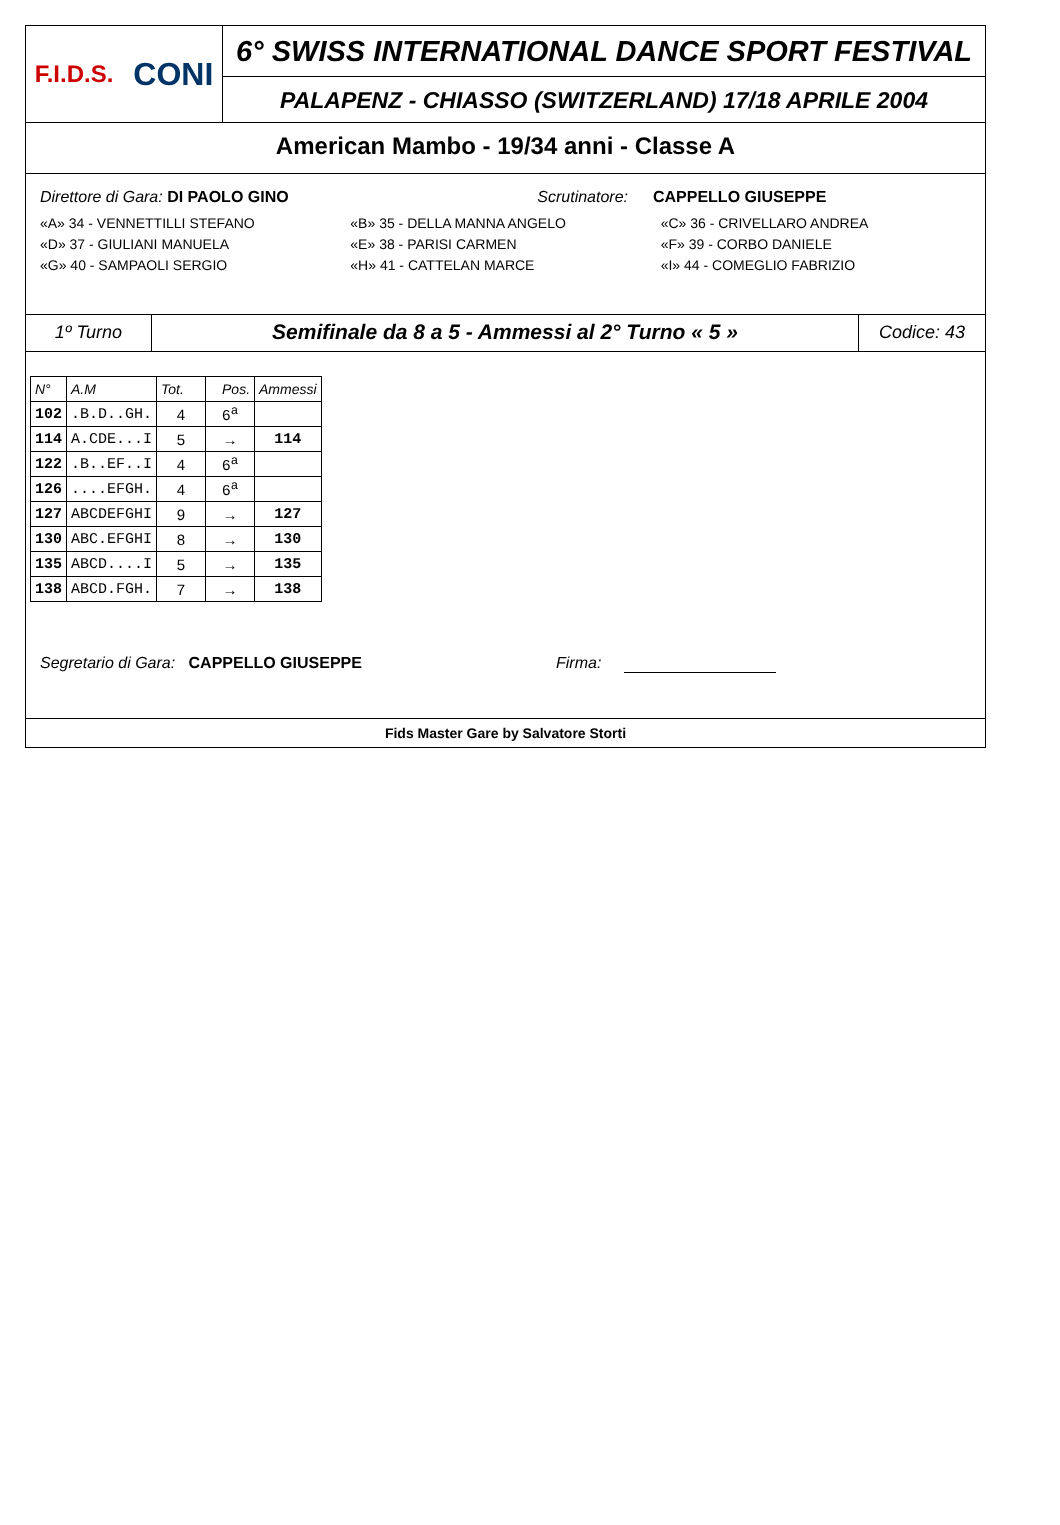F.I.D.S. CONI
6° SWISS INTERNATIONAL DANCE SPORT FESTIVAL
PALAPENZ - CHIASSO (SWITZERLAND) 17/18 APRILE 2004
American Mambo - 19/34 anni - Classe A
Direttore di Gara: DI PAOLO GINO Scrutinatore:
CAPPELLO GIUSEPPE
«A» 34 - VENNETTILLI STEFANO «B» 35 - DELLA MANNA ANGELO «C» 36 - CRIVELLARO ANDREA
«D» 37 - GIULIANI MANUELA «E» 38 - PARISI CARMEN «F» 39 - CORBO DANIELE
«G» 40 - SAMPAOLI SERGIO «H» 41 - CATTELAN MARCE «I» 44 - COMEGLIO FABRIZIO
1º Turno
Semifinale da 8 a 5 - Ammessi al 2° Turno « 5 »
Codice: 43
| N° | A.M | Tot. | Pos. | Ammessi |
| --- | --- | --- | --- | --- |
| 102 | .B.D..GH. | 4 | 6<sup>a</sup> | |
| 114 | A.CDE...I | 5 | → | 114 |
| 122 | .B..EF..I | 4 | 6<sup>a</sup> | |
| 126 | ....EFGH. | 4 | 6<sup>a</sup> | |
| 127 | ABCDEFGHI | 9 | → | 127 |
| 130 | ABC.EFGHI | 8 | → | 130 |
| 135 | ABCD....I | 5 | → | 135 |
| 138 | ABCD.FGH. | 7 | → | 138 |
Segretario di Gara: CAPPELLO GIUSEPPE Firma:
Fids Master Gare by Salvatore Storti